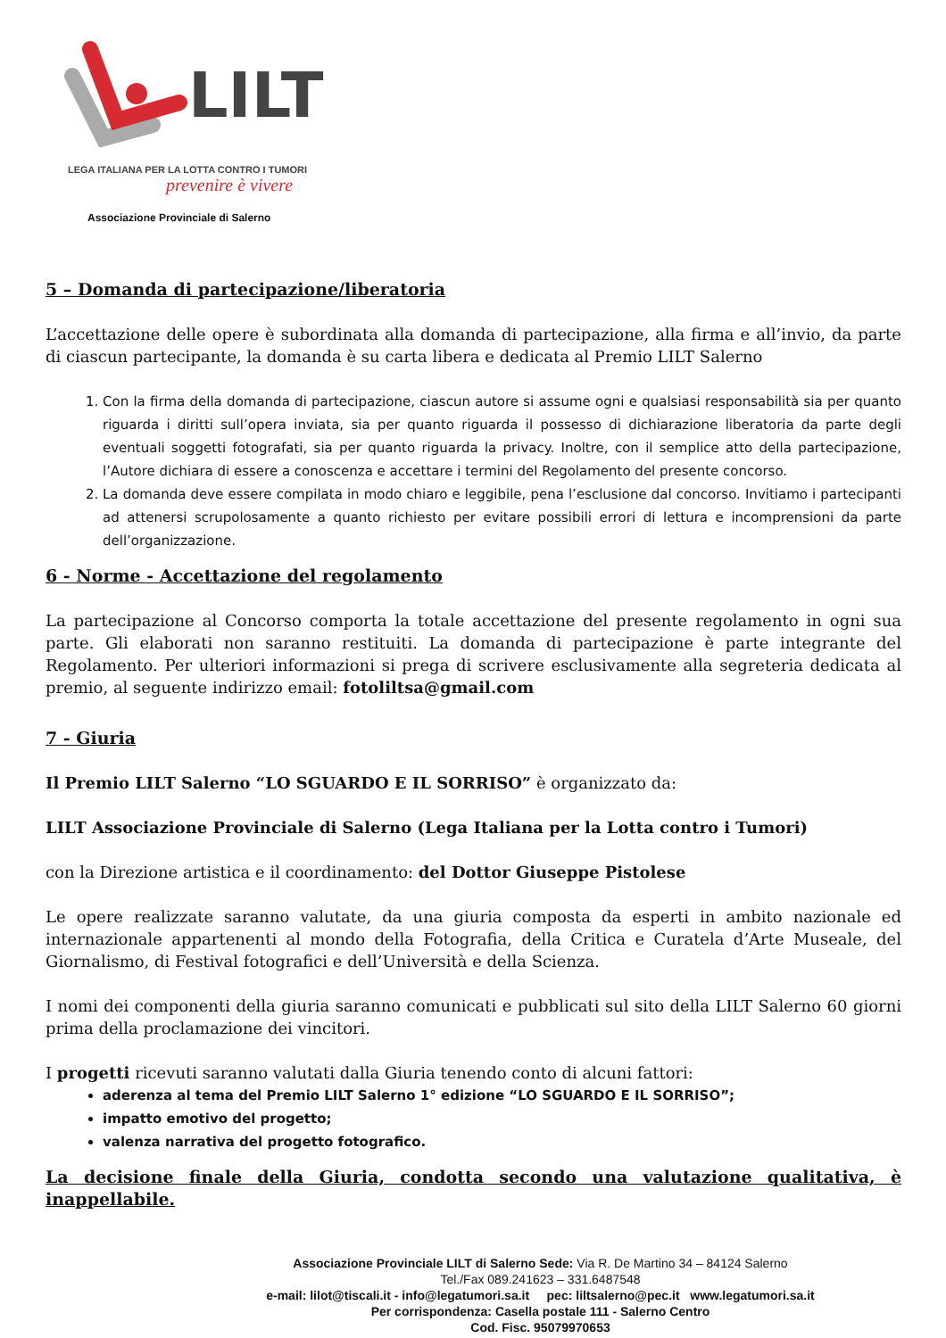LILT
LEGA ITALIANA PER LA LOTTA CONTRO I TUMORI
prevenire è vivere
Associazione Provinciale di Salerno
5 – Domanda di partecipazione/liberatoria
L’accettazione delle opere è subordinata alla domanda di partecipazione, alla firma e all’invio, da parte di ciascun partecipante, la domanda è su carta libera e dedicata al Premio LILT Salerno
1. Con la firma della domanda di partecipazione, ciascun autore si assume ogni e qualsiasi responsabilità sia per quanto riguarda i diritti sull’opera inviata, sia per quanto riguarda il possesso di dichiarazione liberatoria da parte degli eventuali soggetti fotografati, sia per quanto riguarda la privacy. Inoltre, con il semplice atto della partecipazione, l’Autore dichiara di essere a conoscenza e accettare i termini del Regolamento del presente concorso.
2. La domanda deve essere compilata in modo chiaro e leggibile, pena l’esclusione dal concorso. Invitiamo i partecipanti ad attenersi scrupolosamente a quanto richiesto per evitare possibili errori di lettura e incomprensioni da parte dell’organizzazione.
6 - Norme - Accettazione del regolamento
La partecipazione al Concorso comporta la totale accettazione del presente regolamento in ogni sua parte. Gli elaborati non saranno restituiti. La domanda di partecipazione è parte integrante del Regolamento. Per ulteriori informazioni si prega di scrivere esclusivamente alla segreteria dedicata al premio, al seguente indirizzo email: fotoliltsa@gmail.com
7 - Giuria
Il Premio LILT Salerno “LO SGUARDO E IL SORRISO” è organizzato da:
LILT Associazione Provinciale di Salerno (Lega Italiana per la Lotta contro i Tumori)
con la Direzione artistica e il coordinamento: del Dottor Giuseppe Pistolese
Le opere realizzate saranno valutate, da una giuria composta da esperti in ambito nazionale ed internazionale appartenenti al mondo della Fotografia, della Critica e Curatela d’Arte Museale, del Giornalismo, di Festival fotografici e dell’Università e della Scienza.
I nomi dei componenti della giuria saranno comunicati e pubblicati sul sito della LILT Salerno 60 giorni prima della proclamazione dei vincitori.
I progetti ricevuti saranno valutati dalla Giuria tenendo conto di alcuni fattori:
aderenza al tema del Premio LILT Salerno 1° edizione “LO SGUARDO E IL SORRISO”;
impatto emotivo del progetto;
valenza narrativa del progetto fotografico.
La decisione finale della Giuria, condotta secondo una valutazione qualitativa, è inappellabile.
Associazione Provinciale LILT di Salerno Sede: Via R. De Martino 34 – 84124 Salerno
Tel./Fax 089.241623 – 331.6487548
e-mail: lilot@tiscali.it - info@legatumori.sa.it pec: liltsalerno@pec.it www.legatumori.sa.it
Per corrispondenza: Casella postale 111 - Salerno Centro
Cod. Fisc. 95079970653